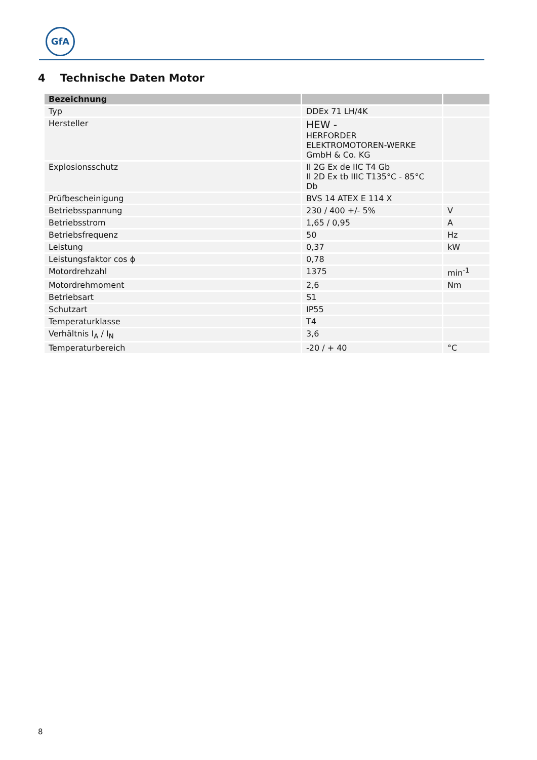GfA
4 Technische Daten Motor
| Bezeichnung | | |
| --- | --- | --- |
| Typ | DDEx 71 LH/4K | |
| Hersteller | HEW - HERFORDER ELEKTROMOTOREN-WERKE GmbH & Co. KG | |
| Explosionsschutz | II 2G Ex de IIC T4 Gb II 2D Ex tb IIIC T135°C - 85°C Db | |
| Prüfbescheinigung | BVS 14 ATEX E 114 X | |
| Betriebsspannung | 230 / 400 +/- 5% | V |
| Betriebsstrom | 1,65 / 0,95 | A |
| Betriebsfrequenz | 50 | Hz |
| Leistung | 0,37 | kW |
| Leistungsfaktor cos ϕ | 0,78 | |
| Motordrehzahl | 1375 | min<sup>-1</sup> |
| Motordrehmoment | 2,6 | Nm |
| Betriebsart | S1 | |
| Schutzart | IP55 | |
| Temperaturklasse | T4 | |
| Verhältnis I<sub>A</sub> / I<sub>N</sub> | 3,6 | |
| Temperaturbereich | -20 / + 40 | °C |
8